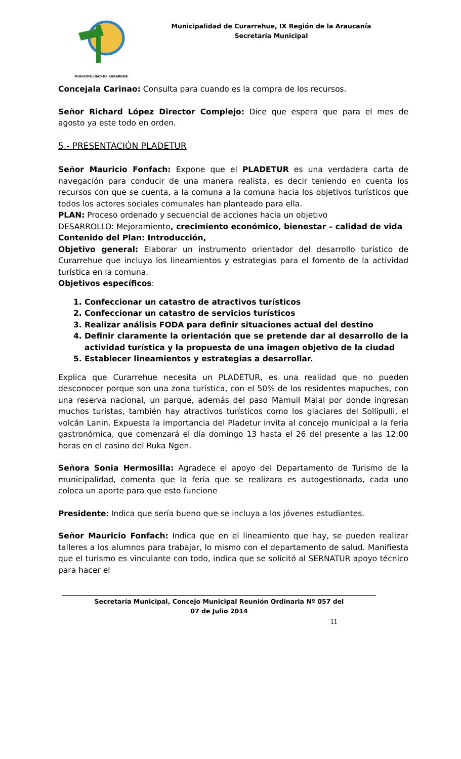MUNICIPALIDAD DE KURAREWE
Municipalidad de Curarrehue, IX Región de la Araucanía
Secretaría Municipal
Concejala Carinao: Consulta para cuando es la compra de los recursos.
Señor Richard López Director Complejo: Dice que espera que para el mes de agosto ya este todo en orden.
5.- PRESENTACIÓN PLADETUR
Señor Mauricio Fonfach: Expone que el PLADETUR es una verdadera carta de navegación para conducir de una manera realista, es decir teniendo en cuenta los recursos con que se cuenta, a la comuna a la comuna hacia los objetivos turísticos que todos los actores sociales comunales han planteado para ella.
PLAN: Proceso ordenado y secuencial de acciones hacia un objetivo
DESARROLLO: Mejoramiento, crecimiento económico, bienestar – calidad de vida
Contenido del Plan: Introducción,
Objetivo general: Elaborar un instrumento orientador del desarrollo turístico de Curarrehue que incluya los lineamientos y estrategias para el fomento de la actividad turística en la comuna.
Objetivos específicos:
1. Confeccionar un catastro de atractivos turísticos
2. Confeccionar un catastro de servicios turísticos
3. Realizar análisis FODA para definir situaciones actual del destino
4. Definir claramente la orientación que se pretende dar al desarrollo de la actividad turística y la propuesta de una imagen objetivo de la ciudad
5. Establecer lineamientos y estrategias a desarrollar.
Explica que Curarrehue necesita un PLADETUR, es una realidad que no pueden desconocer porque son una zona turística, con el 50% de los residentes mapuches, con una reserva nacional, un parque, además del paso Mamuil Malal por donde ingresan muchos turistas, también hay atractivos turísticos como los glaciares del Sollipulli, el volcán Lanin. Expuesta la importancia del Pladetur invita al concejo municipal a la feria gastronómica, que comenzará el día domingo 13 hasta el 26 del presente a las 12:00 horas en el casino del Ruka Ngen.
Señora Sonia Hermosilla: Agradece el apoyo del Departamento de Turismo de la municipalidad, comenta que la feria que se realizara es autogestionada, cada uno coloca un aporte para que esto funcione
Presidente: Indica que sería bueno que se incluya a los jóvenes estudiantes.
Señor Mauricio Fonfach: Indica que en el lineamiento que hay, se pueden realizar talleres a los alumnos para trabajar, lo mismo con el departamento de salud. Manifiesta que el turismo es vinculante con todo, indica que se solicitó al SERNATUR apoyo técnico para hacer el
Secretaría Municipal, Concejo Municipal Reunión Ordinaria Nº 057 del
07 de Julio 2014
11